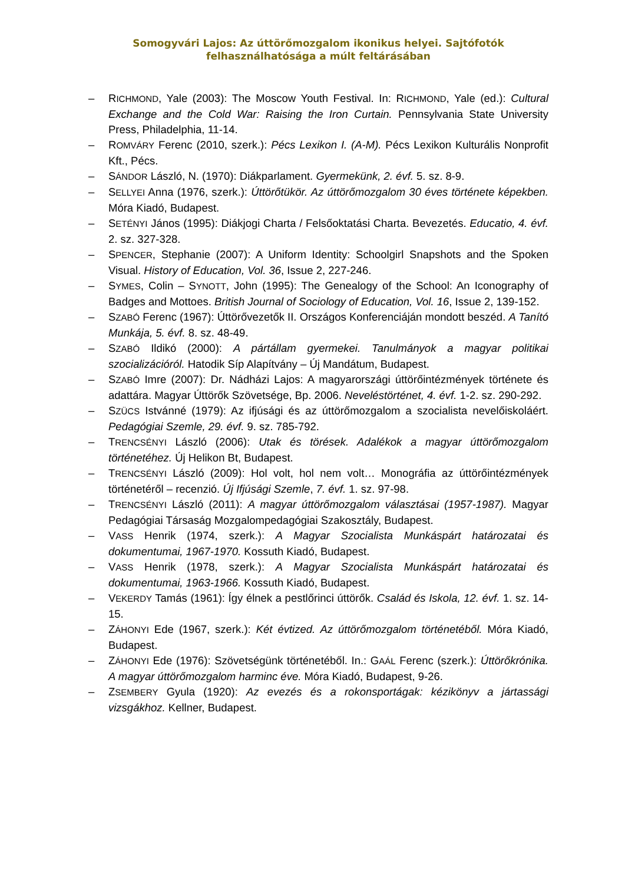Somogyvári Lajos: Az úttörőmozgalom ikonikus helyei. Sajtófotók felhasználhatósága a múlt feltárásában
– RICHMOND, Yale (2003): The Moscow Youth Festival. In: RICHMOND, Yale (ed.): Cultural Exchange and the Cold War: Raising the Iron Curtain. Pennsylvania State University Press, Philadelphia, 11-14.
– ROMVÁRY Ferenc (2010, szerk.): Pécs Lexikon I. (A-M). Pécs Lexikon Kulturális Nonprofit Kft., Pécs.
– SÁNDOR László, N. (1970): Diákparlament. Gyermekünk, 2. évf. 5. sz. 8-9.
– SELLYEI Anna (1976, szerk.): Úttörőtükör. Az úttörőmozgalom 30 éves története képekben. Móra Kiadó, Budapest.
– SETÉNYI János (1995): Diákjogi Charta / Felsőoktatási Charta. Bevezetés. Educatio, 4. évf. 2. sz. 327-328.
– SPENCER, Stephanie (2007): A Uniform Identity: Schoolgirl Snapshots and the Spoken Visual. History of Education, Vol. 36, Issue 2, 227-246.
– SYMES, Colin – SYNOTT, John (1995): The Genealogy of the School: An Iconography of Badges and Mottoes. British Journal of Sociology of Education, Vol. 16, Issue 2, 139-152.
– SZABÓ Ferenc (1967): Úttörővezetők II. Országos Konferenciáján mondott beszéd. A Tanító Munkája, 5. évf. 8. sz. 48-49.
– SZABÓ Ildikó (2000): A pártállam gyermekei. Tanulmányok a magyar politikai szocializációról. Hatodik Síp Alapítvány – Új Mandátum, Budapest.
– SZABÓ Imre (2007): Dr. Nádházi Lajos: A magyarországi úttörőintézmények története és adattára. Magyar Úttörők Szövetsége, Bp. 2006. Neveléstörténet, 4. évf. 1-2. sz. 290-292.
– SZÜCS Istvánné (1979): Az ifjúsági és az úttörőmozgalom a szocialista nevelőiskoláért. Pedagógiai Szemle, 29. évf. 9. sz. 785-792.
– TRENCSÉNYI László (2006): Utak és törések. Adalékok a magyar úttörőmozgalom történetéhez. Új Helikon Bt, Budapest.
– TRENCSÉNYI László (2009): Hol volt, hol nem volt… Monográfia az úttörőintézmények történetéről – recenzió. Új Ifjúsági Szemle, 7. évf. 1. sz. 97-98.
– TRENCSÉNYI László (2011): A magyar úttörőmozgalom választásai (1957-1987). Magyar Pedagógiai Társaság Mozgalompedagógiai Szakosztály, Budapest.
– VASS Henrik (1974, szerk.): A Magyar Szocialista Munkáspárt határozatai és dokumentumai, 1967-1970. Kossuth Kiadó, Budapest.
– VASS Henrik (1978, szerk.): A Magyar Szocialista Munkáspárt határozatai és dokumentumai, 1963-1966. Kossuth Kiadó, Budapest.
– VEKERDY Tamás (1961): Így élnek a pestlőrinci úttörők. Család és Iskola, 12. évf. 1. sz. 14-15.
– ZÁHONYI Ede (1967, szerk.): Két évtized. Az úttörőmozgalom történetéből. Móra Kiadó, Budapest.
– ZÁHONYI Ede (1976): Szövetségünk történetéből. In.: GAÁL Ferenc (szerk.): Úttörőkrónika. A magyar úttörőmozgalom harminc éve. Móra Kiadó, Budapest, 9-26.
– ZSEMBERY Gyula (1920): Az evezés és a rokonsportágak: kézikönyv a jártassági vizsgákhoz. Kellner, Budapest.